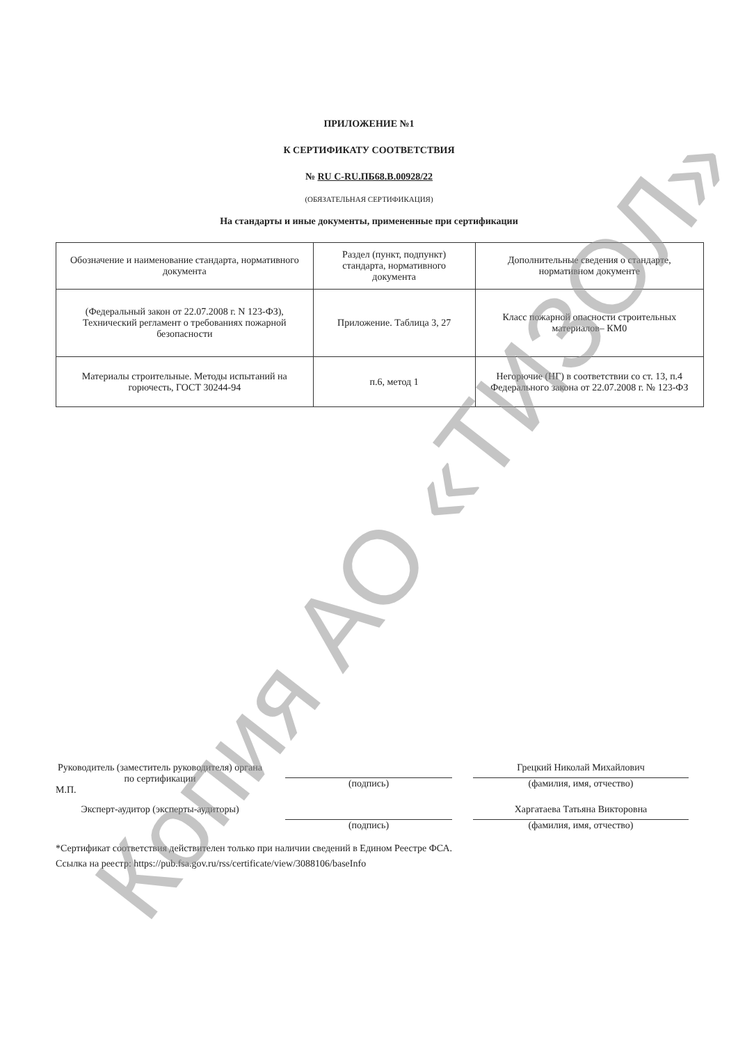Копия АО «ТИЗОЛ»
ПРИЛОЖЕНИЕ №1
К СЕРТИФИКАТУ СООТВЕТСТВИЯ
№ RU C-RU.ПБ68.В.00928/22
(ОБЯЗАТЕЛЬНАЯ СЕРТИФИКАЦИЯ)
На стандарты и иные документы, примененные при сертификации
| Обозначение и наименование стандарта, нормативного документа | Раздел (пункт, подпункт) стандарта, нормативного документа | Дополнительные сведения о стандарте, нормативном документе |
| --- | --- | --- |
| (Федеральный закон от 22.07.2008 г. N 123-ФЗ), Технический регламент о требованиях пожарной безопасности | Приложение. Таблица 3, 27 | Класс пожарной опасности строительных материалов– КМ0 |
| Материалы строительные. Методы испытаний на горючесть, ГОСТ 30244-94 | п.6, метод 1 | Негорючие (НГ) в соответствии со ст. 13, п.4 Федерального закона от 22.07.2008 г. № 123-ФЗ |
Руководитель (заместитель руководителя) органа по сертификации
М.П.
(подпись)
Грецкий Николай Михайлович
(фамилия, имя, отчество)
Эксперт-аудитор (эксперты-аудиторы)
(подпись)
Харгатаева Татьяна Викторовна
(фамилия, имя, отчество)
*Сертификат соответствия действителен только при наличии сведений в Едином Реестре ФСА.
Ссылка на реестр: https://pub.fsa.gov.ru/rss/certificate/view/3088106/baseInfo